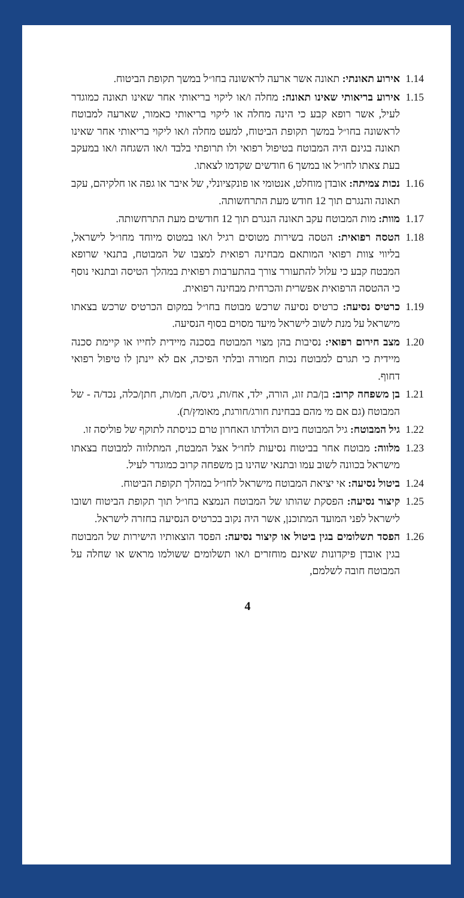1.14
אירוע תאונתי: תאונה אשר ארעה לראשונה בחו״ל במשך תקופת הביטוח.
1.15
אירוע בריאותי שאינו תאונה: מחלה ו/או ליקוי בריאותי אחר שאינו תאונה כמוגדר לעיל, אשר רופא קבע כי הינה מחלה או ליקוי בריאותי כאמור, שארעה למבוטח לראשונה בחו״ל במשך תקופת הביטוח, למעט מחלה ו/או ליקוי בריאותי אחר שאינו תאונה בגינם היה המבוטח בטיפול רפואי ולו תרופתי בלבד ו/או השגחה ו/או במעקב בעת צאתו לחו״ל או במשך 6 חודשים שקדמו לצאתו.
1.16
נכות צמיתה: אובדן מוחלט, אנטומי או פונקציונלי, של איבר או גפה או חלקיהם, עקב תאונה והנגרם תוך 12 חודש מעת התרחשותה.
1.17
מוות: מות המבוטח עקב תאונה הנגרם תוך 12 חודשים מעת התרחשותה.
1.18
הטסה רפואית: הטסה בשירות מטוסים רגיל ו/או במטוס מיוחד מחו״ל לישראל, בליווי צוות רפואי המותאם מבחינה רפואית למצבו של המבוטח, בתנאי שרופא המבטח קבע כי עלול להתעורר צורך בהתערבות רפואית במהלך הטיסה ובתנאי נוסף כי ההטסה הרפואית אפשרית והכרחית מבחינה רפואית.
1.19
כרטיס נסיעה: כרטיס נסיעה שרכש מבוטח בחו״ל במקום הכרטיס שרכש בצאתו מישראל על מנת לשוב לישראל מיעד מסוים בסוף הנסיעה.
1.20
מצב חירום רפואי: נסיבות בהן מצוי המבוטח בסכנה מיידית לחייו או קיימת סכנה מיידית כי תגרם למבוטח נכות חמורה ובלתי הפיכה, אם לא יינתן לו טיפול רפואי דחוף.
1.21
בן משפחה קרוב: בן/בת זוג, הורה, ילד, אח/ות, גיס/ה, חמ/ות, חתן/כלה, נכד/ה - של המבוטח (גם אם מי מהם בבחינת חורג/חורגת, מאומץ/ת).
1.22
גיל המבוטח: גיל המבוטח ביום הולדתו האחרון טרם כניסתה לתוקף של פוליסה זו.
1.23
מלווה: מבוטח אחר בביטוח נסיעות לחו״ל אצל המבטח, המתלווה למבוטח בצאתו מישראל בכוונה לשוב עמו ובתנאי שהינו בן משפחה קרוב כמוגדר לעיל.
1.24
ביטול נסיעה: אי יציאת המבוטח מישראל לחו״ל במהלך תקופת הביטוח.
1.25
קיצור נסיעה: הפסקת שהותו של המבוטח הנמצא בחו״ל תוך תקופת הביטוח ושובו לישראל לפני המועד המתוכנן, אשר היה נקוב בכרטיס הנסיעה בחזרה לישראל.
1.26
הפסד תשלומים בגין ביטול או קיצור נסיעה: הפסד הוצאותיו הישירות של המבוטח בגין אובדן פיקדונות שאינם מוחזרים ו/או תשלומים ששולמו מראש או שחלה על המבוטח חובה לשלמם,
4